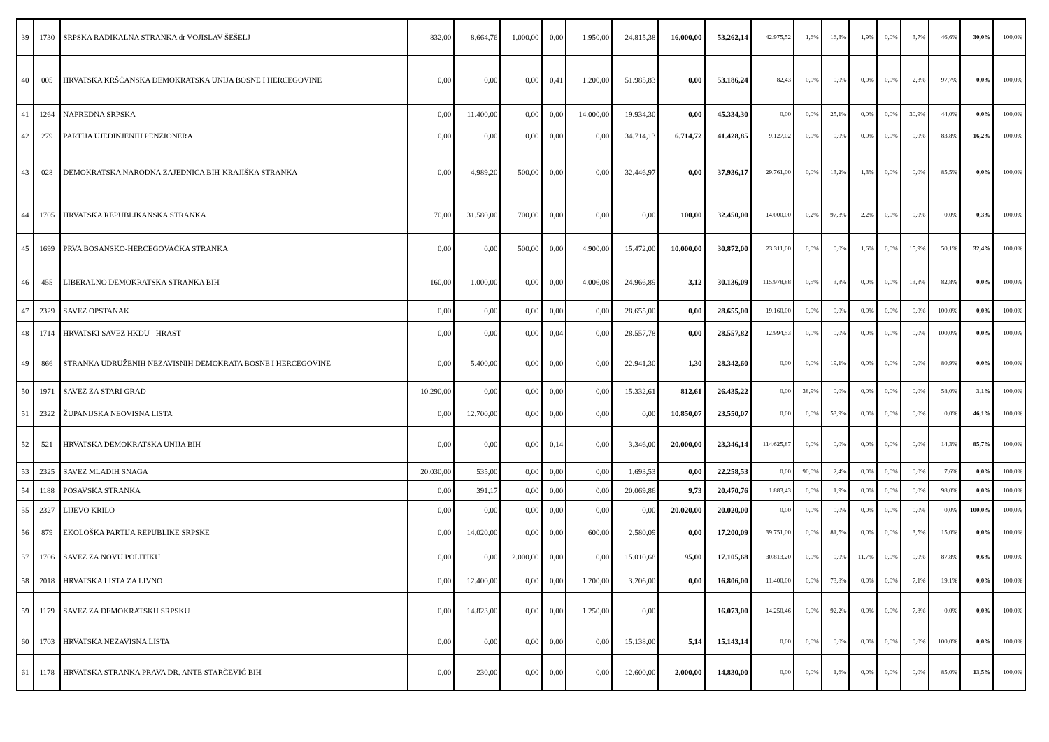| 39 | 1730 | SRPSKA RADIKALNA STRANKA dr VOJISLAV ŠEŠELJ | 832,00 | 8.664,76 | 1.000,00 | 0,00 | 1.950,00 | 24.815,38 | 16.000,00 | 53.262,14 | 42.975,52 | 1,6% | 16,3% | 1,9% | 0,0% | 3,7% | 46,6% | 30,0% | 100,0% |
| 40 | 005 | HRVATSKA KRŠĆANSKA DEMOKRATSKA UNIJA BOSNE I HERCEGOVINE | 0,00 | 0,00 | 0,00 | 0,41 | 1.200,00 | 51.985,83 | 0,00 | 53.186,24 | 82,43 | 0,0% | 0,0% | 0,0% | 0,0% | 2,3% | 97,7% | 0,0% | 100,0% |
| 41 | 1264 | NAPREDNA SRPSKA | 0,00 | 11.400,00 | 0,00 | 0,00 | 14.000,00 | 19.934,30 | 0,00 | 45.334,30 | 0,00 | 0,0% | 25,1% | 0,0% | 0,0% | 30,9% | 44,0% | 0,0% | 100,0% |
| 42 | 279 | PARTIJA UJEDINJENIH PENZIONERA | 0,00 | 0,00 | 0,00 | 0,00 | 0,00 | 34.714,13 | 6.714,72 | 41.428,85 | 9.127,02 | 0,0% | 0,0% | 0,0% | 0,0% | 0,0% | 83,8% | 16,2% | 100,0% |
| 43 | 028 | DEMOKRATSKA NARODNA ZAJEDNICA BIH-KRAJIŠKA STRANKA | 0,00 | 4.989,20 | 500,00 | 0,00 | 0,00 | 32.446,97 | 0,00 | 37.936,17 | 29.761,00 | 0,0% | 13,2% | 1,3% | 0,0% | 0,0% | 85,5% | 0,0% | 100,0% |
| 44 | 1705 | HRVATSKA REPUBLIKANSKA STRANKA | 70,00 | 31.580,00 | 700,00 | 0,00 | 0,00 | 0,00 | 100,00 | 32.450,00 | 14.000,00 | 0,2% | 97,3% | 2,2% | 0,0% | 0,0% | 0,0% | 0,3% | 100,0% |
| 45 | 1699 | PRVA BOSANSKO-HERCEGOVAČKA STRANKA | 0,00 | 0,00 | 500,00 | 0,00 | 4.900,00 | 15.472,00 | 10.000,00 | 30.872,00 | 23.311,00 | 0,0% | 0,0% | 1,6% | 0,0% | 15,9% | 50,1% | 32,4% | 100,0% |
| 46 | 455 | LIBERALNO DEMOKRATSKA STRANKA BIH | 160,00 | 1.000,00 | 0,00 | 0,00 | 4.006,08 | 24.966,89 | 3,12 | 30.136,09 | 115.978,88 | 0,5% | 3,3% | 0,0% | 0,0% | 13,3% | 82,8% | 0,0% | 100,0% |
| 47 | 2329 | SAVEZ OPSTANAK | 0,00 | 0,00 | 0,00 | 0,00 | 0,00 | 28.655,00 | 0,00 | 28.655,00 | 19.160,00 | 0,0% | 0,0% | 0,0% | 0,0% | 0,0% | 100,0% | 0,0% | 100,0% |
| 48 | 1714 | HRVATSKI SAVEZ HKDU - HRAST | 0,00 | 0,00 | 0,00 | 0,04 | 0,00 | 28.557,78 | 0,00 | 28.557,82 | 12.994,53 | 0,0% | 0,0% | 0,0% | 0,0% | 0,0% | 100,0% | 0,0% | 100,0% |
| 49 | 866 | STRANKA UDRUŽENIH NEZAVISNIH DEMOKRATA BOSNE I HERCEGOVINE | 0,00 | 5.400,00 | 0,00 | 0,00 | 0,00 | 22.941,30 | 1,30 | 28.342,60 | 0,00 | 0,0% | 19,1% | 0,0% | 0,0% | 0,0% | 80,9% | 0,0% | 100,0% |
| 50 | 1971 | SAVEZ ZA STARI GRAD | 10.290,00 | 0,00 | 0,00 | 0,00 | 0,00 | 15.332,61 | 812,61 | 26.435,22 | 0,00 | 38,9% | 0,0% | 0,0% | 0,0% | 0,0% | 58,0% | 3,1% | 100,0% |
| 51 | 2322 | ŽUPANIJSKA NEOVISNA LISTA | 0,00 | 12.700,00 | 0,00 | 0,00 | 0,00 | 0,00 | 10.850,07 | 23.550,07 | 0,00 | 0,0% | 53,9% | 0,0% | 0,0% | 0,0% | 0,0% | 46,1% | 100,0% |
| 52 | 521 | HRVATSKA DEMOKRATSKA UNIJA BIH | 0,00 | 0,00 | 0,00 | 0,14 | 0,00 | 3.346,00 | 20.000,00 | 23.346,14 | 114.625,87 | 0,0% | 0,0% | 0,0% | 0,0% | 0,0% | 14,3% | 85,7% | 100,0% |
| 53 | 2325 | SAVEZ MLADIH SNAGA | 20.030,00 | 535,00 | 0,00 | 0,00 | 0,00 | 1.693,53 | 0,00 | 22.258,53 | 0,00 | 90,0% | 2,4% | 0,0% | 0,0% | 0,0% | 7,6% | 0,0% | 100,0% |
| 54 | 1188 | POSAVSKA STRANKA | 0,00 | 391,17 | 0,00 | 0,00 | 0,00 | 20.069,86 | 9,73 | 20.470,76 | 1.883,43 | 0,0% | 1,9% | 0,0% | 0,0% | 0,0% | 98,0% | 0,0% | 100,0% |
| 55 | 2327 | LIJEVO KRILO | 0,00 | 0,00 | 0,00 | 0,00 | 0,00 | 0,00 | 20.020,00 | 20.020,00 | 0,00 | 0,0% | 0,0% | 0,0% | 0,0% | 0,0% | 0,0% | 100,0% | 100,0% |
| 56 | 879 | EKOLOŠKA PARTIJA REPUBLIKE SRPSKE | 0,00 | 14.020,00 | 0,00 | 0,00 | 600,00 | 2.580,09 | 0,00 | 17.200,09 | 39.751,00 | 0,0% | 81,5% | 0,0% | 0,0% | 3,5% | 15,0% | 0,0% | 100,0% |
| 57 | 1706 | SAVEZ ZA NOVU POLITIKU | 0,00 | 0,00 | 2.000,00 | 0,00 | 0,00 | 15.010,68 | 95,00 | 17.105,68 | 30.813,20 | 0,0% | 0,0% | 11,7% | 0,0% | 0,0% | 87,8% | 0,6% | 100,0% |
| 58 | 2018 | HRVATSKA LISTA ZA LIVNO | 0,00 | 12.400,00 | 0,00 | 0,00 | 1.200,00 | 3.206,00 | 0,00 | 16.806,00 | 11.400,00 | 0,0% | 73,8% | 0,0% | 0,0% | 7,1% | 19,1% | 0,0% | 100,0% |
| 59 | 1179 | SAVEZ ZA DEMOKRATSKU SRPSKU | 0,00 | 14.823,00 | 0,00 | 0,00 | 1.250,00 | 0,00 | | 16.073,00 | 14.250,46 | 0,0% | 92,2% | 0,0% | 0,0% | 7,8% | 0,0% | 0,0% | 100,0% |
| 60 | 1703 | HRVATSKA NEZAVISNA LISTA | 0,00 | 0,00 | 0,00 | 0,00 | 0,00 | 15.138,00 | 5,14 | 15.143,14 | 0,00 | 0,0% | 0,0% | 0,0% | 0,0% | 0,0% | 100,0% | 0,0% | 100,0% |
| 61 | 1178 | HRVATSKA STRANKA PRAVA DR. ANTE STARČEVIĆ BIH | 0,00 | 230,00 | 0,00 | 0,00 | 0,00 | 12.600,00 | 2.000,00 | 14.830,00 | 0,00 | 0,0% | 1,6% | 0,0% | 0,0% | 0,0% | 85,0% | 13,5% | 100,0% |